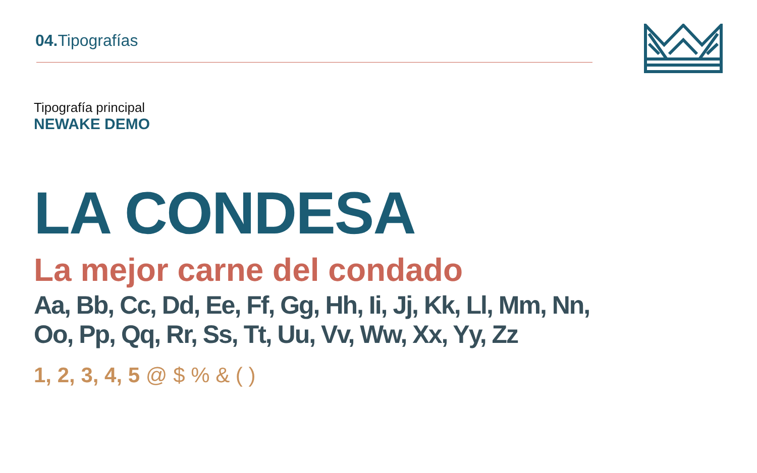04. Tipografías
Tipografía principal
NEWAKE DEMO
LA CONDESA
La mejor carne del condado
Aa, Bb, Cc, Dd, Ee, Ff, Gg, Hh, Ii, Jj, Kk, Ll, Mm, Nn,
Oo, Pp, Qq, Rr, Ss, Tt, Uu, Vv, Ww, Xx, Yy, Zz
1, 2, 3, 4, 5 @ $ % & ( )